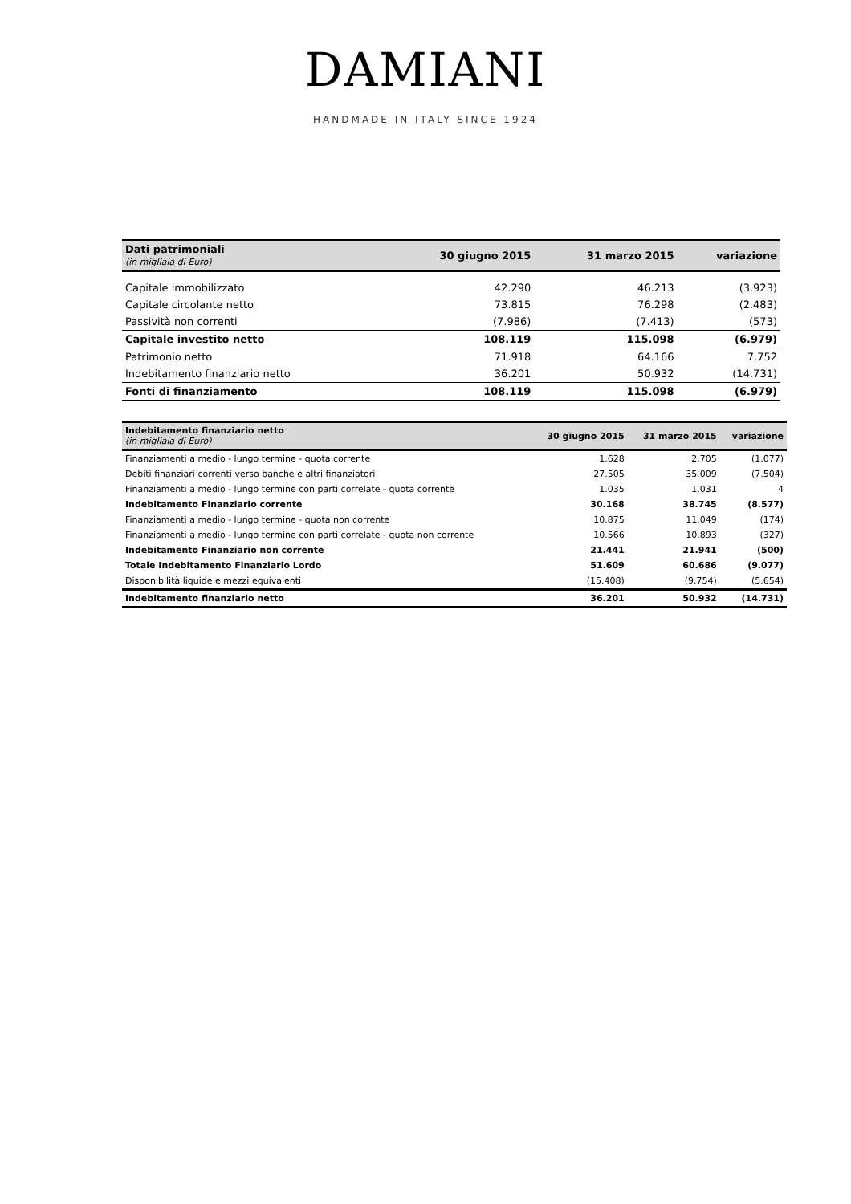DAMIANI
HANDMADE IN ITALY SINCE 1924
| Dati patrimoniali (in migliaia di Euro) | 30 giugno 2015 | 31 marzo 2015 | variazione |
| --- | --- | --- | --- |
| Capitale immobilizzato | 42.290 | 46.213 | (3.923) |
| Capitale circolante netto | 73.815 | 76.298 | (2.483) |
| Passività non correnti | (7.986) | (7.413) | (573) |
| Capitale investito netto | 108.119 | 115.098 | (6.979) |
| Patrimonio netto | 71.918 | 64.166 | 7.752 |
| Indebitamento finanziario netto | 36.201 | 50.932 | (14.731) |
| Fonti di finanziamento | 108.119 | 115.098 | (6.979) |
| Indebitamento finanziario netto (in migliaia di Euro) | 30 giugno 2015 | 31 marzo 2015 | variazione |
| --- | --- | --- | --- |
| Finanziamenti a medio - lungo termine - quota corrente | 1.628 | 2.705 | (1.077) |
| Debiti finanziari correnti verso banche e altri finanziatori | 27.505 | 35.009 | (7.504) |
| Finanziamenti a medio - lungo termine con parti correlate - quota corrente | 1.035 | 1.031 | 4 |
| Indebitamento Finanziario corrente | 30.168 | 38.745 | (8.577) |
| Finanziamenti a medio - lungo termine - quota non corrente | 10.875 | 11.049 | (174) |
| Finanziamenti a medio - lungo termine con parti correlate - quota non corrente | 10.566 | 10.893 | (327) |
| Indebitamento Finanziario non corrente | 21.441 | 21.941 | (500) |
| Totale Indebitamento Finanziario Lordo | 51.609 | 60.686 | (9.077) |
| Disponibilità liquide e mezzi equivalenti | (15.408) | (9.754) | (5.654) |
| Indebitamento finanziario netto | 36.201 | 50.932 | (14.731) |